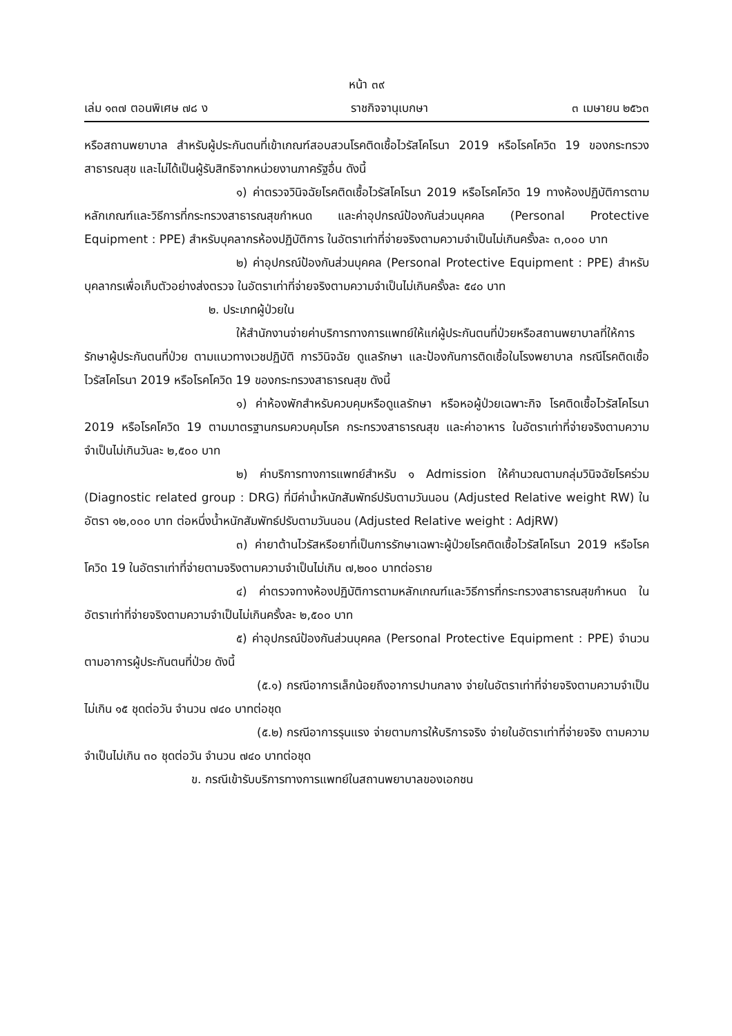หน้า ๓๙
เล่ม ๑๓๗ ตอนพิเศษ ๗๘ ง ราชกิจจานุเบกษา ๓ เมษายน ๒๕๖๓
หรือสถานพยาบาล สำหรับผู้ประกันตนที่เข้าเกณฑ์สอบสวนโรคติดเชื้อไวรัสโคโรนา 2019 หรือโรคโควิด 19 ของกระทรวงสาธารณสุข และไม่ได้เป็นผู้รับสิทธิจากหน่วยงานภาครัฐอื่น ดังนี้
๑) ค่าตรวจวินิจฉัยโรคติดเชื้อไวรัสโคโรนา 2019 หรือโรคโควิด 19 ทางห้องปฏิบัติการตามหลักเกณฑ์และวิธีการที่กระทรวงสาธารณสุขกำหนด และค่าอุปกรณ์ป้องกันส่วนบุคคล (Personal Protective Equipment : PPE) สำหรับบุคลากรห้องปฏิบัติการ ในอัตราเท่าที่จ่ายจริงตามความจำเป็นไม่เกินครั้งละ ๓,๐๐๐ บาท
๒) ค่าอุปกรณ์ป้องกันส่วนบุคคล (Personal Protective Equipment : PPE) สำหรับบุคลากรเพื่อเก็บตัวอย่างส่งตรวจ ในอัตราเท่าที่จ่ายจริงตามความจำเป็นไม่เกินครั้งละ ๕๔๐ บาท
๒. ประเภทผู้ป่วยใน
ให้สำนักงานจ่ายค่าบริการทางการแพทย์ให้แก่ผู้ประกันตนที่ป่วยหรือสถานพยาบาลที่ให้การรักษาผู้ประกันตนที่ป่วย ตามแนวทางเวชปฏิบัติ การวินิจฉัย ดูแลรักษา และป้องกันการติดเชื้อในโรงพยาบาล กรณีโรคติดเชื้อไวรัสโคโรนา 2019 หรือโรคโควิด 19 ของกระทรวงสาธารณสุข ดังนี้
๑) ค่าห้องพักสำหรับควบคุมหรือดูแลรักษา หรือหอผู้ป่วยเฉพาะกิจ โรคติดเชื้อไวรัสโคโรนา 2019 หรือโรคโควิด 19 ตามมาตรฐานกรมควบคุมโรค กระทรวงสาธารณสุข และค่าอาหาร ในอัตราเท่าที่จ่ายจริงตามความจำเป็นไม่เกินวันละ ๒,๕๐๐ บาท
๒) ค่าบริการทางการแพทย์สำหรับ ๑ Admission ให้คำนวณตามกลุ่มวินิจฉัยโรคร่วม (Diagnostic related group : DRG) ที่มีค่าน้ำหนักสัมพัทธ์ปรับตามวันนอน (Adjusted Relative weight RW) ในอัตรา ๑๒,๐๐๐ บาท ต่อหนึ่งน้ำหนักสัมพัทธ์ปรับตามวันนอน (Adjusted Relative weight : AdjRW)
๓) ค่ายาต้านไวรัสหรือยาที่เป็นการรักษาเฉพาะผู้ป่วยโรคติดเชื้อไวรัสโคโรนา 2019 หรือโรคโควิด 19 ในอัตราเท่าที่จ่ายตามจริงตามความจำเป็นไม่เกิน ๗,๒๐๐ บาทต่อราย
๔) ค่าตรวจทางห้องปฏิบัติการตามหลักเกณฑ์และวิธีการที่กระทรวงสาธารณสุขกำหนด ในอัตราเท่าที่จ่ายจริงตามความจำเป็นไม่เกินครั้งละ ๒,๕๐๐ บาท
๕) ค่าอุปกรณ์ป้องกันส่วนบุคคล (Personal Protective Equipment : PPE) จำนวนตามอาการผู้ประกันตนที่ป่วย ดังนี้
(๕.๑) กรณีอาการเล็กน้อยถึงอาการปานกลาง จ่ายในอัตราเท่าที่จ่ายจริงตามความจำเป็นไม่เกิน ๑๕ ชุดต่อวัน จำนวน ๗๔๐ บาทต่อชุด
(๕.๒) กรณีอาการรุนแรง จ่ายตามการให้บริการจริง จ่ายในอัตราเท่าที่จ่ายจริง ตามความจำเป็นไม่เกิน ๓๐ ชุดต่อวัน จำนวน ๗๔๐ บาทต่อชุด
ข. กรณีเข้ารับบริการทางการแพทย์ในสถานพยาบาลของเอกชน